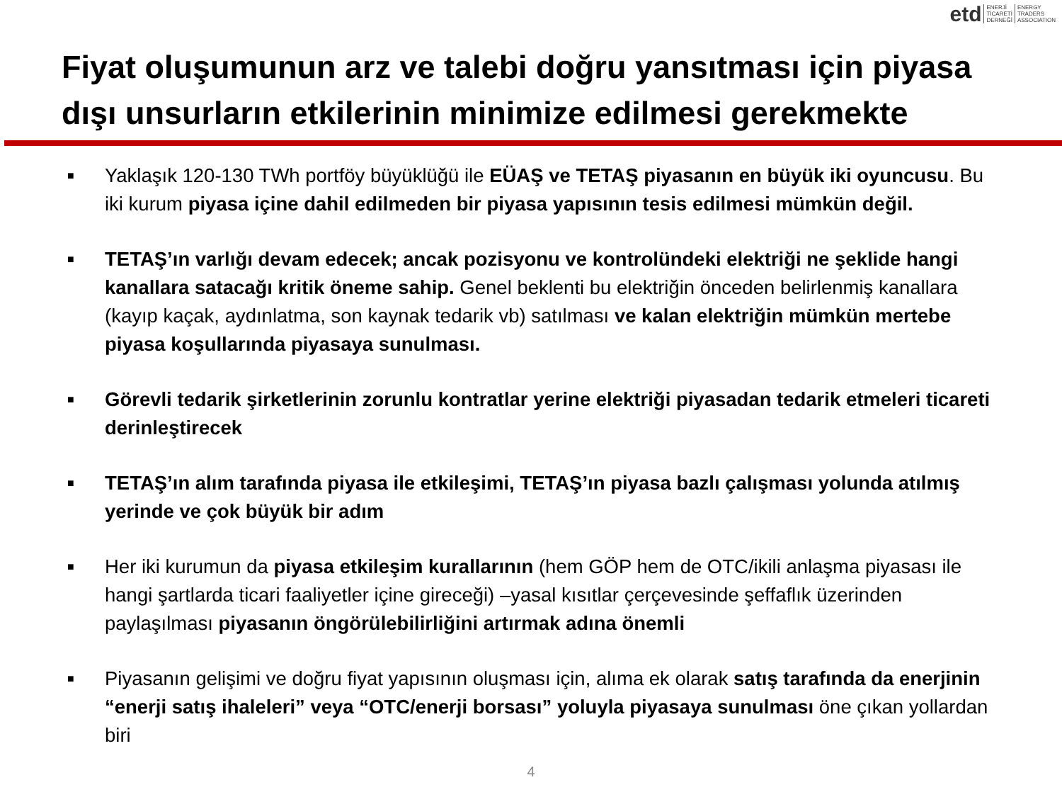etd
ENERJİ
TİCARETİ
DERNEĞİ
ENERGY
TRADERS
ASSOCIATION
Fiyat oluşumunun arz ve talebi doğru yansıtması için piyasa dışı unsurların etkilerinin minimize edilmesi gerekmekte
■ Yaklaşık 120-130 TWh portföy büyüklüğü ile EÜAŞ ve TETAŞ piyasanın en büyük iki oyuncusu. Bu iki kurum piyasa içine dahil edilmeden bir piyasa yapısının tesis edilmesi mümkün değil.
■ TETAŞ’ın varlığı devam edecek; ancak pozisyonu ve kontrolündeki elektriği ne şeklide hangi kanallara satacağı kritik öneme sahip. Genel beklenti bu elektriğin önceden belirlenmiş kanallara (kayıp kaçak, aydınlatma, son kaynak tedarik vb) satılması ve kalan elektriğin mümkün mertebe piyasa koşullarında piyasaya sunulması.
■ Görevli tedarik şirketlerinin zorunlu kontratlar yerine elektriği piyasadan tedarik etmeleri ticareti derinleştirecek
■ TETAŞ’ın alım tarafında piyasa ile etkileşimi, TETAŞ’ın piyasa bazlı çalışması yolunda atılmış yerinde ve çok büyük bir adım
■ Her iki kurumun da piyasa etkileşim kurallarının (hem GÖP hem de OTC/ikili anlaşma piyasası ile hangi şartlarda ticari faaliyetler içine gireceği) –yasal kısıtlar çerçevesinde şeffaflık üzerinden paylaşılması piyasanın öngörülebilirliğini artırmak adına önemli
■ Piyasanın gelişimi ve doğru fiyat yapısının oluşması için, alıma ek olarak satış tarafında da enerjinin “enerji satış ihaleleri” veya “OTC/enerji borsası” yoluyla piyasaya sunulması öne çıkan yollardan biri
4